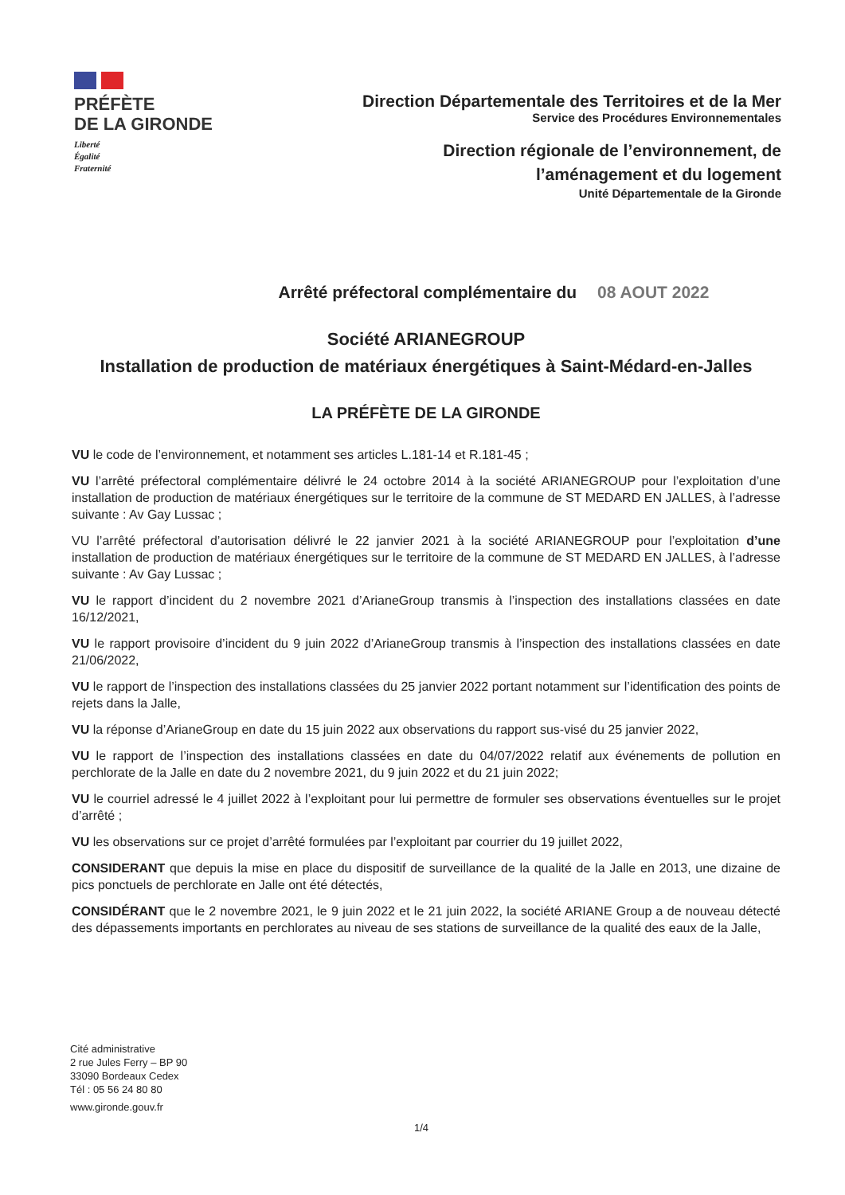PRÉFÈTE
DE LA GIRONDE
Liberté
Égalité
Fraternité
Direction Départementale des Territoires et de la Mer
Service des Procédures Environnementales
Direction régionale de l’environnement, de
l’aménagement et du logement
Unité Départementale de la Gironde
Arrêté préfectoral complémentaire du 08 AOUT 2022
Société ARIANEGROUP
Installation de production de matériaux énergétiques à Saint-Médard-en-Jalles
LA PRÉFÈTE DE LA GIRONDE
VU le code de l’environnement, et notamment ses articles L.181-14 et R.181-45 ;
VU l’arrêté préfectoral complémentaire délivré le 24 octobre 2014 à la société ARIANEGROUP pour l’exploitation d’une installation de production de matériaux énergétiques sur le territoire de la commune de ST MEDARD EN JALLES, à l’adresse suivante : Av Gay Lussac ;
VU l’arrêté préfectoral d’autorisation délivré le 22 janvier 2021 à la société ARIANEGROUP pour l’exploitation d’une installation de production de matériaux énergétiques sur le territoire de la commune de ST MEDARD EN JALLES, à l’adresse suivante : Av Gay Lussac ;
VU le rapport d’incident du 2 novembre 2021 d’ArianeGroup transmis à l’inspection des installations classées en date 16/12/2021,
VU le rapport provisoire d’incident du 9 juin 2022 d’ArianeGroup transmis à l’inspection des installations classées en date 21/06/2022,
VU le rapport de l’inspection des installations classées du 25 janvier 2022 portant notamment sur l’identification des points de rejets dans la Jalle,
VU la réponse d’ArianeGroup en date du 15 juin 2022 aux observations du rapport sus-visé du 25 janvier 2022,
VU le rapport de l’inspection des installations classées en date du 04/07/2022 relatif aux événements de pollution en perchlorate de la Jalle en date du 2 novembre 2021, du 9 juin 2022 et du 21 juin 2022;
VU le courriel adressé le 4 juillet 2022 à l’exploitant pour lui permettre de formuler ses observations éventuelles sur le projet d’arrêté ;
VU les observations sur ce projet d’arrêté formulées par l’exploitant par courrier du 19 juillet 2022,
CONSIDERANT que depuis la mise en place du dispositif de surveillance de la qualité de la Jalle en 2013, une dizaine de pics ponctuels de perchlorate en Jalle ont été détectés,
CONSIDÉRANT que le 2 novembre 2021, le 9 juin 2022 et le 21 juin 2022, la société ARIANE Group a de nouveau détecté des dépassements importants en perchlorates au niveau de ses stations de surveillance de la qualité des eaux de la Jalle,
Cité administrative
2 rue Jules Ferry – BP 90
33090 Bordeaux Cedex
Tél : 05 56 24 80 80
www.gironde.gouv.fr
1/4